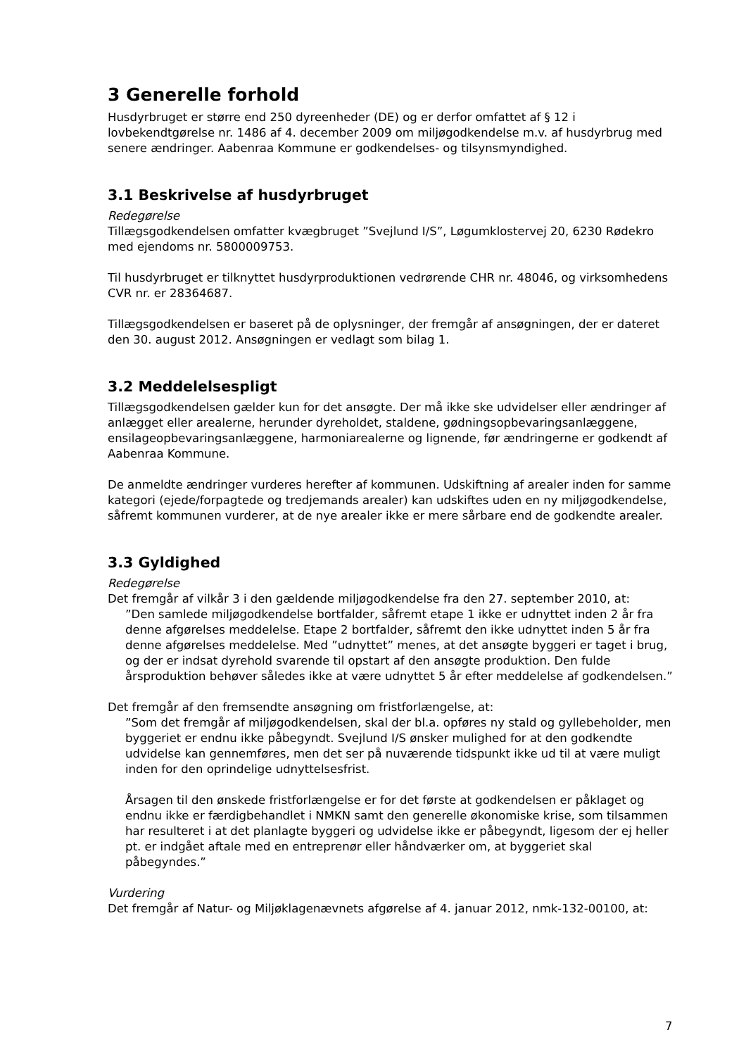3 Generelle forhold
Husdyrbruget er større end 250 dyreenheder (DE) og er derfor omfattet af § 12 i lovbekendtgørelse nr. 1486 af 4. december 2009 om miljøgodkendelse m.v. af husdyrbrug med senere ændringer. Aabenraa Kommune er godkendelses- og tilsynsmyndighed.
3.1 Beskrivelse af husdyrbruget
Redegørelse
Tillægsgodkendelsen omfatter kvægbruget ”Svejlund I/S”, Løgumklostervej 20, 6230 Rødekro med ejendoms nr. 5800009753.
Til husdyrbruget er tilknyttet husdyrproduktionen vedrørende CHR nr. 48046, og virksomhedens CVR nr. er 28364687.
Tillægsgodkendelsen er baseret på de oplysninger, der fremgår af ansøgningen, der er dateret den 30. august 2012. Ansøgningen er vedlagt som bilag 1.
3.2 Meddelelsespligt
Tillægsgodkendelsen gælder kun for det ansøgte. Der må ikke ske udvidelser eller ændringer af anlægget eller arealerne, herunder dyreholdet, staldene, gødningsopbevaringsanlæggene, ensilageopbevaringsanlæggene, harmoniarealerne og lignende, før ændringerne er godkendt af Aabenraa Kommune.
De anmeldte ændringer vurderes herefter af kommunen. Udskiftning af arealer inden for samme kategori (ejede/forpagtede og tredjemands arealer) kan udskiftes uden en ny miljøgodkendelse, såfremt kommunen vurderer, at de nye arealer ikke er mere sårbare end de godkendte arealer.
3.3 Gyldighed
Redegørelse
Det fremgår af vilkår 3 i den gældende miljøgodkendelse fra den 27. september 2010, at:
”Den samlede miljøgodkendelse bortfalder, såfremt etape 1 ikke er udnyttet inden 2 år fra denne afgørelses meddelelse. Etape 2 bortfalder, såfremt den ikke udnyttet inden 5 år fra denne afgørelses meddelelse. Med ”udnyttet” menes, at det ansøgte byggeri er taget i brug, og der er indsat dyrehold svarende til opstart af den ansøgte produktion. Den fulde årsproduktion behøver således ikke at være udnyttet 5 år efter meddelelse af godkendelsen.”
Det fremgår af den fremsendte ansøgning om fristforlængelse, at:
”Som det fremgår af miljøgodkendelsen, skal der bl.a. opføres ny stald og gyllebeholder, men byggeriet er endnu ikke påbegyndt. Svejlund I/S ønsker mulighed for at den godkendte udvidelse kan gennemføres, men det ser på nuværende tidspunkt ikke ud til at være muligt inden for den oprindelige udnyttelsesfrist.
Årsagen til den ønskede fristforlængelse er for det første at godkendelsen er påklaget og endnu ikke er færdigbehandlet i NMKN samt den generelle økonomiske krise, som tilsammen har resulteret i at det planlagte byggeri og udvidelse ikke er påbegyndt, ligesom der ej heller pt. er indgået aftale med en entreprenør eller håndværker om, at byggeriet skal påbegyndes.”
Vurdering
Det fremgår af Natur- og Miljøklagenævnets afgørelse af 4. januar 2012, nmk-132-00100, at:
7